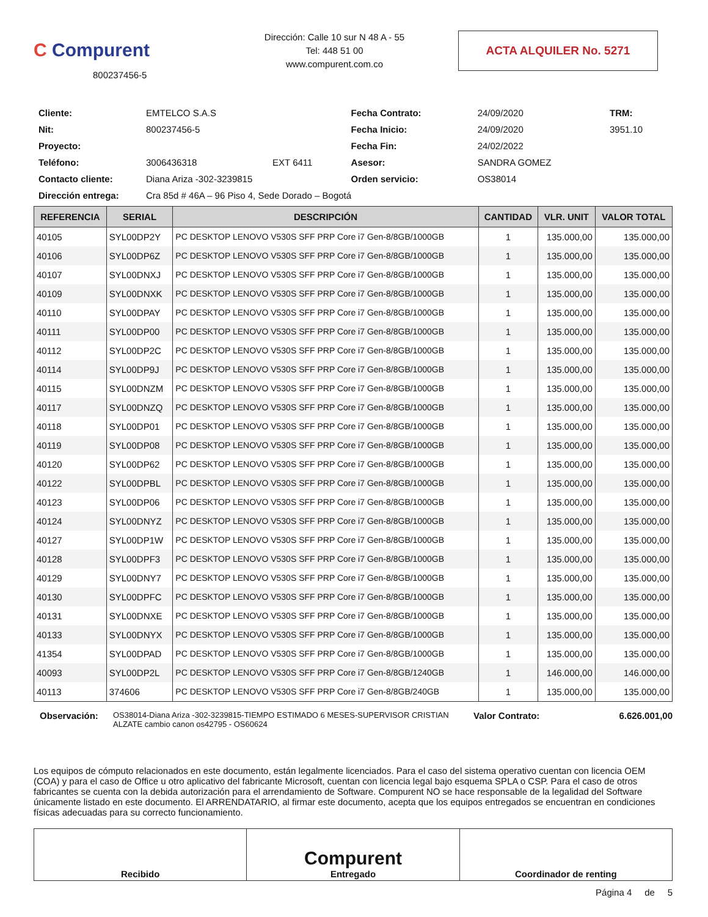C Compurent
800237456-5
Dirección: Calle 10 sur N 48 A - 55
Tel: 448 51 00
www.compurent.com.co
ACTA ALQUILER No. 5271
| Cliente: | EMTELCO S.A.S | | Fecha Contrato: | 24/09/2020 | TRM: |
| Nit: | 800237456-5 | | Fecha Inicio: | 24/09/2020 | 3951.10 |
| Proyecto: | | | Fecha Fin: | 24/02/2022 | |
| Teléfono: | 3006436318 | EXT 6411 | Asesor: | SANDRA GOMEZ | |
| Contacto cliente: | Diana Ariza -302-3239815 | | Orden servicio: | OS38014 | |
| Dirección entrega: | Cra 85d # 46A – 96 Piso 4, Sede Dorado – Bogotá | | | | |
| REFERENCIA | SERIAL | DESCRIPCIÓN | CANTIDAD | VLR. UNIT | VALOR TOTAL |
| --- | --- | --- | --- | --- | --- |
| 40105 | SYL00DP2Y | PC DESKTOP LENOVO V530S SFF PRP Core i7 Gen-8/8GB/1000GB | 1 | 135.000,00 | 135.000,00 |
| 40106 | SYL00DP6Z | PC DESKTOP LENOVO V530S SFF PRP Core i7 Gen-8/8GB/1000GB | 1 | 135.000,00 | 135.000,00 |
| 40107 | SYL00DNXJ | PC DESKTOP LENOVO V530S SFF PRP Core i7 Gen-8/8GB/1000GB | 1 | 135.000,00 | 135.000,00 |
| 40109 | SYL00DNXK | PC DESKTOP LENOVO V530S SFF PRP Core i7 Gen-8/8GB/1000GB | 1 | 135.000,00 | 135.000,00 |
| 40110 | SYL00DPAY | PC DESKTOP LENOVO V530S SFF PRP Core i7 Gen-8/8GB/1000GB | 1 | 135.000,00 | 135.000,00 |
| 40111 | SYL00DP00 | PC DESKTOP LENOVO V530S SFF PRP Core i7 Gen-8/8GB/1000GB | 1 | 135.000,00 | 135.000,00 |
| 40112 | SYL00DP2C | PC DESKTOP LENOVO V530S SFF PRP Core i7 Gen-8/8GB/1000GB | 1 | 135.000,00 | 135.000,00 |
| 40114 | SYL00DP9J | PC DESKTOP LENOVO V530S SFF PRP Core i7 Gen-8/8GB/1000GB | 1 | 135.000,00 | 135.000,00 |
| 40115 | SYL00DNZM | PC DESKTOP LENOVO V530S SFF PRP Core i7 Gen-8/8GB/1000GB | 1 | 135.000,00 | 135.000,00 |
| 40117 | SYL00DNZQ | PC DESKTOP LENOVO V530S SFF PRP Core i7 Gen-8/8GB/1000GB | 1 | 135.000,00 | 135.000,00 |
| 40118 | SYL00DP01 | PC DESKTOP LENOVO V530S SFF PRP Core i7 Gen-8/8GB/1000GB | 1 | 135.000,00 | 135.000,00 |
| 40119 | SYL00DP08 | PC DESKTOP LENOVO V530S SFF PRP Core i7 Gen-8/8GB/1000GB | 1 | 135.000,00 | 135.000,00 |
| 40120 | SYL00DP62 | PC DESKTOP LENOVO V530S SFF PRP Core i7 Gen-8/8GB/1000GB | 1 | 135.000,00 | 135.000,00 |
| 40122 | SYL00DPBL | PC DESKTOP LENOVO V530S SFF PRP Core i7 Gen-8/8GB/1000GB | 1 | 135.000,00 | 135.000,00 |
| 40123 | SYL00DP06 | PC DESKTOP LENOVO V530S SFF PRP Core i7 Gen-8/8GB/1000GB | 1 | 135.000,00 | 135.000,00 |
| 40124 | SYL00DNYZ | PC DESKTOP LENOVO V530S SFF PRP Core i7 Gen-8/8GB/1000GB | 1 | 135.000,00 | 135.000,00 |
| 40127 | SYL00DP1W | PC DESKTOP LENOVO V530S SFF PRP Core i7 Gen-8/8GB/1000GB | 1 | 135.000,00 | 135.000,00 |
| 40128 | SYL00DPF3 | PC DESKTOP LENOVO V530S SFF PRP Core i7 Gen-8/8GB/1000GB | 1 | 135.000,00 | 135.000,00 |
| 40129 | SYL00DNY7 | PC DESKTOP LENOVO V530S SFF PRP Core i7 Gen-8/8GB/1000GB | 1 | 135.000,00 | 135.000,00 |
| 40130 | SYL00DPFC | PC DESKTOP LENOVO V530S SFF PRP Core i7 Gen-8/8GB/1000GB | 1 | 135.000,00 | 135.000,00 |
| 40131 | SYL00DNXE | PC DESKTOP LENOVO V530S SFF PRP Core i7 Gen-8/8GB/1000GB | 1 | 135.000,00 | 135.000,00 |
| 40133 | SYL00DNYX | PC DESKTOP LENOVO V530S SFF PRP Core i7 Gen-8/8GB/1000GB | 1 | 135.000,00 | 135.000,00 |
| 41354 | SYL00DPAD | PC DESKTOP LENOVO V530S SFF PRP Core i7 Gen-8/8GB/1000GB | 1 | 135.000,00 | 135.000,00 |
| 40093 | SYL00DP2L | PC DESKTOP LENOVO V530S SFF PRP Core i7 Gen-8/8GB/1240GB | 1 | 146.000,00 | 146.000,00 |
| 40113 | 374606 | PC DESKTOP LENOVO V530S SFF PRP Core i7 Gen-8/8GB/240GB | 1 | 135.000,00 | 135.000,00 |
Observación:
OS38014-Diana Ariza -302-3239815-TIEMPO ESTIMADO 6 MESES-SUPERVISOR CRISTIAN ALZATE cambio canon os42795 - OS60624
Valor Contrato: 6.626.001,00
Los equipos de cómputo relacionados en este documento, están legalmente licenciados. Para el caso del sistema operativo cuentan con licencia OEM (COA) y para el caso de Office u otro aplicativo del fabricante Microsoft, cuentan con licencia legal bajo esquema SPLA o CSP. Para el caso de otros fabricantes se cuenta con la debida autorización para el arrendamiento de Software. Compurent NO se hace responsable de la legalidad del Software únicamente listado en este documento. El ARRENDATARIO, al firmar este documento, acepta que los equipos entregados se encuentran en condiciones físicas adecuadas para su correcto funcionamiento.
Recibido
Compurent
Entregado
Coordinador de renting
Página 4 de 5